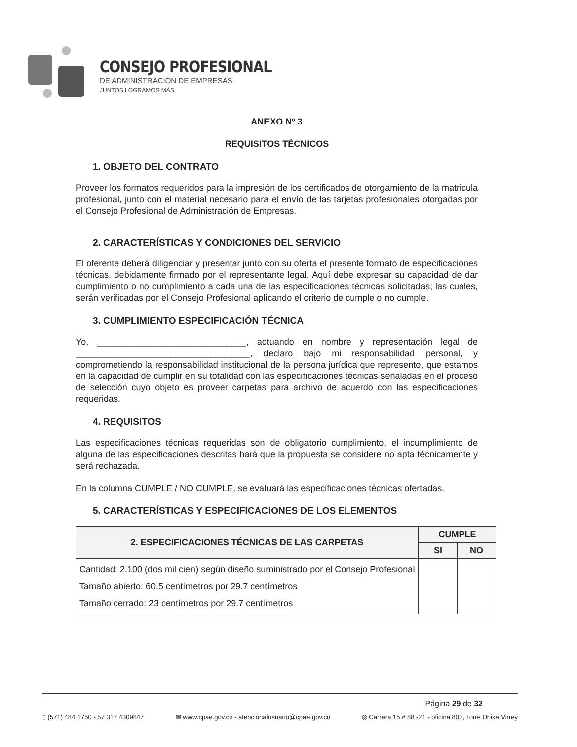CONSEJO PROFESIONAL
DE ADMINISTRACIÓN DE EMPRESAS
JUNTOS LOGRAMOS MÁS
ANEXO Nº 3
REQUISITOS TÉCNICOS
1. OBJETO DEL CONTRATO
Proveer los formatos requeridos para la impresión de los certificados de otorgamiento de la matricula profesional, junto con el material necesario para el envío de las tarjetas profesionales otorgadas por el Consejo Profesional de Administración de Empresas.
2. CARACTERÍSTICAS Y CONDICIONES DEL SERVICIO
El oferente deberá diligenciar y presentar junto con su oferta el presente formato de especificaciones técnicas, debidamente firmado por el representante legal. Aquí debe expresar su capacidad de dar cumplimiento o no cumplimiento a cada una de las especificaciones técnicas solicitadas; las cuales, serán verificadas por el Consejo Profesional aplicando el criterio de cumple o no cumple.
3. CUMPLIMIENTO ESPECIFICACIÓN TÉCNICA
Yo, ______________________________, actuando en nombre y representación legal de ___________________________________, declaro bajo mi responsabilidad personal, y comprometiendo la responsabilidad institucional de la persona jurídica que represento, que estamos en la capacidad de cumplir en su totalidad con las especificaciones técnicas señaladas en el proceso de selección cuyo objeto es proveer carpetas para archivo de acuerdo con las especificaciones requeridas.
4. REQUISITOS
Las especificaciones técnicas requeridas son de obligatorio cumplimiento, el incumplimiento de alguna de las especificaciones descritas hará que la propuesta se considere no apta técnicamente y será rechazada.
En la columna CUMPLE / NO CUMPLE, se evaluará las especificaciones técnicas ofertadas.
5. CARACTERÍSTICAS Y ESPECIFICACIONES DE LOS ELEMENTOS
| 2. ESPECIFICACIONES TÉCNICAS DE LAS CARPETAS | CUMPLE | |
| --- | --- | --- |
| | SI | NO |
| Cantidad: 2.100 (dos mil cien) según diseño suministrado por el Consejo Profesional Tamaño abierto: 60.5 centímetros por 29.7 centímetros Tamaño cerrado: 23 centímetros por 29.7 centímetros | | |
Página 29 de 32
▯ (571) 484 1750 - 57 317 4309847 ✉ www.cpae.gov.co - atencionalusuario@cpae.gov.co ◎ Carrera 15 # 88 -21 - oficina 803, Torre Unika Virrey